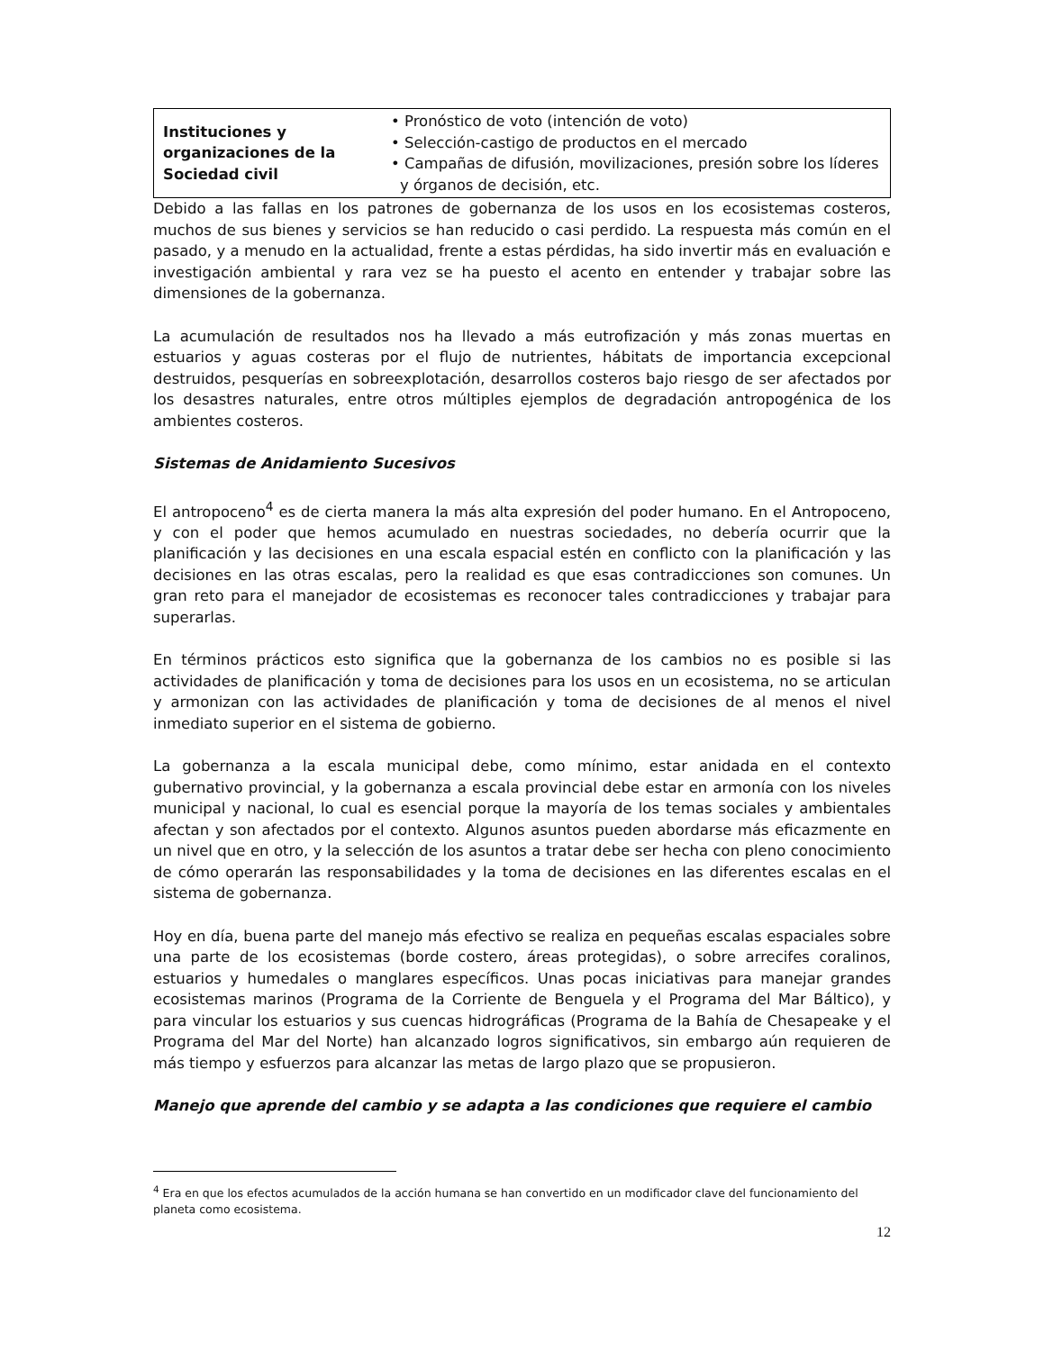| Instituciones y organizaciones de la Sociedad civil | • Pronóstico de voto (intención de voto) • Selección-castigo de productos en el mercado • Campañas de difusión, movilizaciones, presión sobre los líderes y órganos de decisión, etc. |
Debido a las fallas en los patrones de gobernanza de los usos en los ecosistemas costeros, muchos de sus bienes y servicios se han reducido o casi perdido. La respuesta más común en el pasado, y a menudo en la actualidad, frente a estas pérdidas, ha sido invertir más en evaluación e investigación ambiental y rara vez se ha puesto el acento en entender y trabajar sobre las dimensiones de la gobernanza.
La acumulación de resultados nos ha llevado a más eutrofización y más zonas muertas en estuarios y aguas costeras por el flujo de nutrientes, hábitats de importancia excepcional destruidos, pesquerías en sobreexplotación, desarrollos costeros bajo riesgo de ser afectados por los desastres naturales, entre otros múltiples ejemplos de degradación antropogénica de los ambientes costeros.
Sistemas de Anidamiento Sucesivos
El antropoceno<sup>4</sup> es de cierta manera la más alta expresión del poder humano. En el Antropoceno, y con el poder que hemos acumulado en nuestras sociedades, no debería ocurrir que la planificación y las decisiones en una escala espacial estén en conflicto con la planificación y las decisiones en las otras escalas, pero la realidad es que esas contradicciones son comunes. Un gran reto para el manejador de ecosistemas es reconocer tales contradicciones y trabajar para superarlas.
En términos prácticos esto significa que la gobernanza de los cambios no es posible si las actividades de planificación y toma de decisiones para los usos en un ecosistema, no se articulan y armonizan con las actividades de planificación y toma de decisiones de al menos el nivel inmediato superior en el sistema de gobierno.
La gobernanza a la escala municipal debe, como mínimo, estar anidada en el contexto gubernativo provincial, y la gobernanza a escala provincial debe estar en armonía con los niveles municipal y nacional, lo cual es esencial porque la mayoría de los temas sociales y ambientales afectan y son afectados por el contexto. Algunos asuntos pueden abordarse más eficazmente en un nivel que en otro, y la selección de los asuntos a tratar debe ser hecha con pleno conocimiento de cómo operarán las responsabilidades y la toma de decisiones en las diferentes escalas en el sistema de gobernanza.
Hoy en día, buena parte del manejo más efectivo se realiza en pequeñas escalas espaciales sobre una parte de los ecosistemas (borde costero, áreas protegidas), o sobre arrecifes coralinos, estuarios y humedales o manglares específicos. Unas pocas iniciativas para manejar grandes ecosistemas marinos (Programa de la Corriente de Benguela y el Programa del Mar Báltico), y para vincular los estuarios y sus cuencas hidrográficas (Programa de la Bahía de Chesapeake y el Programa del Mar del Norte) han alcanzado logros significativos, sin embargo aún requieren de más tiempo y esfuerzos para alcanzar las metas de largo plazo que se propusieron.
Manejo que aprende del cambio y se adapta a las condiciones que requiere el cambio
<sup>4</sup> Era en que los efectos acumulados de la acción humana se han convertido en un modificador clave del funcionamiento del planeta como ecosistema.
12